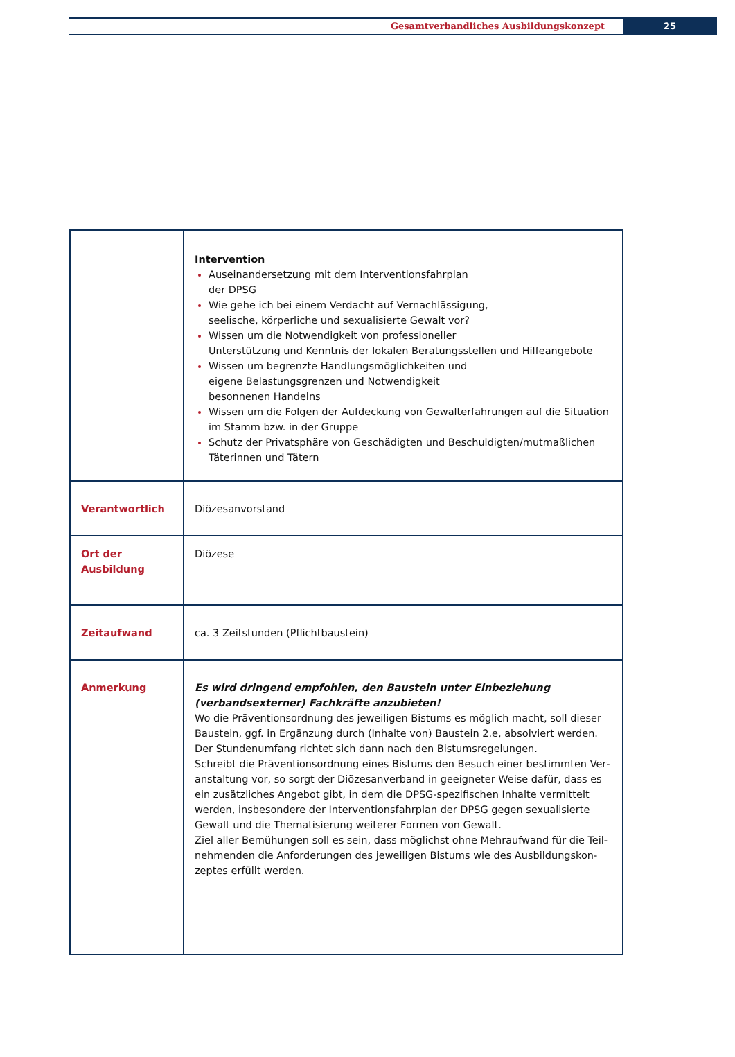Gesamtverbandliches Ausbildungskonzept
25
| | Intervention Auseinandersetzung mit dem Interventionsfahrplan der DPSG Wie gehe ich bei einem Verdacht auf Vernachlässigung, seelische, körperliche und sexualisierte Gewalt vor? Wissen um die Notwendigkeit von professioneller Unterstützung und Kenntnis der lokalen Beratungsstellen und Hilfeangebote Wissen um begrenzte Handlungsmöglichkeiten und eigene Belastungsgrenzen und Notwendigkeit besonnenen Handelns Wissen um die Folgen der Aufdeckung von Gewalterfahrungen auf die Situation im Stamm bzw. in der Gruppe Schutz der Privatsphäre von Geschädigten und Beschuldigten/mutmaßlichen Täterinnen und Tätern |
| Verantwortlich | Diözesanvorstand |
| Ort der Ausbildung | Diözese |
| Zeitaufwand | ca. 3 Zeitstunden (Pflichtbaustein) |
| Anmerkung | Es wird dringend empfohlen, den Baustein unter Einbeziehung (verbandsexter­ner) Fachkräfte anzubieten! Wo die Präventionsordnung des jeweiligen Bistums es möglich macht, soll dieser Baustein, ggf. in Ergänzung durch (Inhalte von) Baustein 2.e, absolviert werden. Der Stundenumfang richtet sich dann nach den Bistumsregelungen. Schreibt die Präventionsordnung eines Bistums den Besuch einer bestimmten Ver­anstaltung vor, so sorgt der Diözesanverband in geeigneter Weise dafür, dass es ein zusätzliches Angebot gibt, in dem die DPSG-spezifischen Inhalte vermittelt werden, insbesondere der Interventionsfahrplan der DPSG gegen sexualisierte Gewalt und die Thematisierung weiterer Formen von Gewalt. Ziel aller Bemühungen soll es sein, dass möglichst ohne Mehraufwand für die Teil­nehmenden die Anforderungen des jeweiligen Bistums wie des Ausbildungskon­zeptes erfüllt werden. |